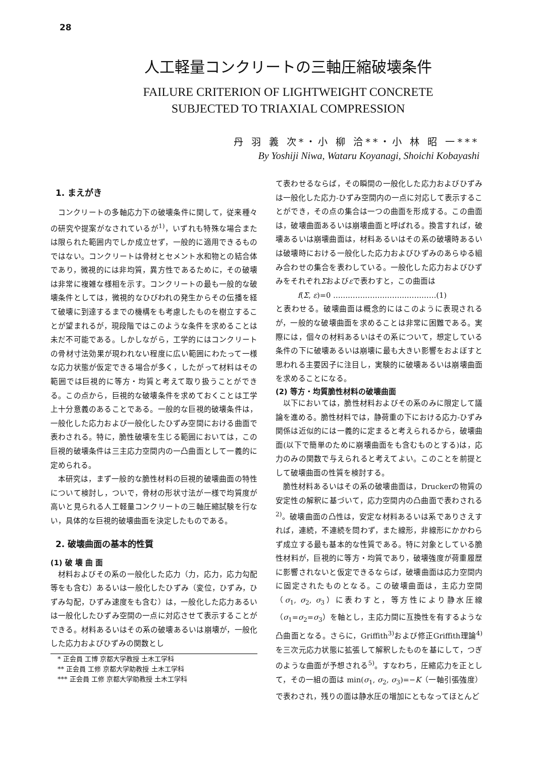28
人工軽量コンクリートの三軸圧縮破壊条件
FAILURE CRITERION OF LIGHTWEIGHT CONCRETE
SUBJECTED TO TRIAXIAL COMPRESSION
丹 羽 義 次*・小 柳 洽**・小 林 昭 一***
By Yoshiji Niwa, Wataru Koyanagi, Shoichi Kobayashi
1. まえがき
コンクリートの多軸応力下の破壊条件に関して，従来種々の研究や提案がなされているが<sup>1)</sup>，いずれも特殊な場合または限られた範囲内でしか成立せず，一般的に適用できるものではない。コンクリートは骨材とセメント水和物との結合体であり，微視的には非均質，異方性であるために，その破壊は非常に複雑な様相を示す。コンクリートの最も一般的な破壊条件としては，微視的なひびわれの発生からその伝播を経て破壊に到達するまでの機構をも考慮したものを樹立することが望まれるが，現段階ではこのような条件を求めることは未だ不可能である。しかしながら，工学的にはコンクリートの骨材寸法効果が現われない程度に広い範囲にわたって一様な応力状態が仮定できる場合が多く，したがって材料はその範囲では巨視的に等方・均質と考えて取り扱うことができる。この点から，巨視的な破壊条件を求めておくことは工学上十分意義のあることである。一般的な巨視的破壊条件は，一般化した応力および一般化したひずみ空間における曲面で表わされる。特に，脆性破壊を生じる範囲においては，この巨視的破壊条件は三主応力空間内の一凸曲面として一義的に定められる。
本研究は，まず一般的な脆性材料の巨視的破壊曲面の特性について検討し，ついで，骨材の形状寸法が一様で均質度が高いと見られる人工軽量コンクリートの三軸圧縮試験を行ない，具体的な巨視的破壊曲面を決定したものである。
2. 破壊曲面の基本的性質
(1) 破 壊 曲 面
材料およびその系の一般化した応力（力，応力，応力勾配等をも含む）あるいは一般化したひずみ（変位，ひずみ，ひずみ勾配，ひずみ速度をも含む）は，一般化した応力あるいは一般化したひずみ空間の一点に対応させて表示することができる。材料あるいはその系の破壊あるいは崩壊が，一般化した応力およびひずみの関数とし
* 正会員 工博 京都大学教授 土木工学科
** 正会員 工修 京都大学助教授 土木工学科
*** 正会員 工修 京都大学助教授 土木工学科
て表わせるならば，その瞬間の一般化した応力およびひずみは一般化した応力-ひずみ空間内の一点に対応して表示することができ，その点の集合は一つの曲面を形成する。この曲面は，破壊曲面あるいは崩壊曲面と呼ばれる。換言すれば，破壊あるいは崩壊曲面は，材料あるいはその系の破壊時あるいは破壊時における一般化した応力およびひずみのあらゆる組み合わせの集合を表わしている。一般化した応力およびひずみをそれぞれΣおよびεで表わすと，この曲面は
f(Σ, ε)=0 ……………………………………(1)
と表わせる。破壊曲面は概念的にはこのように表現されるが，一般的な破壊曲面を求めることは非常に困難である。実際には，個々の材料あるいはその系について，想定している条件の下に破壊あるいは崩壊に最も大きい影響をおよぼすと思われる主要因子に注目し，実験的に破壊あるいは崩壊曲面を求めることになる。
(2) 等方・均質脆性材料の破壊曲面
以下においては，脆性材料およびその系のみに限定して議論を進める。脆性材料では，静荷重の下における応力-ひずみ関係は近似的には一義的に定まると考えられるから，破壊曲面(以下で簡単のために崩壊曲面をも含むものとする)は，応力のみの関数で与えられると考えてよい。このことを前提として破壊曲面の性質を検討する。
脆性材料あるいはその系の破壊曲面は，Druckerの物質の安定性の解釈に基づいて，応力空間内の凸曲面で表わされる<sup>2)</sup>。破壊曲面の凸性は，安定な材料あるいは系でありさえすれば，連続，不連続を問わず，また線形，非線形にかかわらず成立する最も基本的な性質である。特に対象としている脆性材料が，巨視的に等方・均質であり，破壊強度が荷重履歴に影響されないと仮定できるならば，破壊曲面は応力空間内に固定されたものとなる。この破壊曲面は，主応力空間（σ<sub>1</sub>, σ<sub>2</sub>, σ<sub>3</sub>）に表わすと，等方性により静水圧線（σ<sub>1</sub>=σ<sub>2</sub>=σ<sub>3</sub>）を軸とし，主応力間に互換性を有するような凸曲面となる。さらに，Griffith<sup>3)</sup>および修正Griffith理論<sup>4)</sup>を三次元応力状態に拡張して解釈したものを基にして，つぎのような曲面が予想される<sup>5)</sup>。すなわち，圧縮応力を正として，その一組の面は min(σ<sub>1</sub>, σ<sub>2</sub>, σ<sub>3</sub>)=−K（一軸引張強度）で表わされ，残りの面は静水圧の増加にともなってほとんど